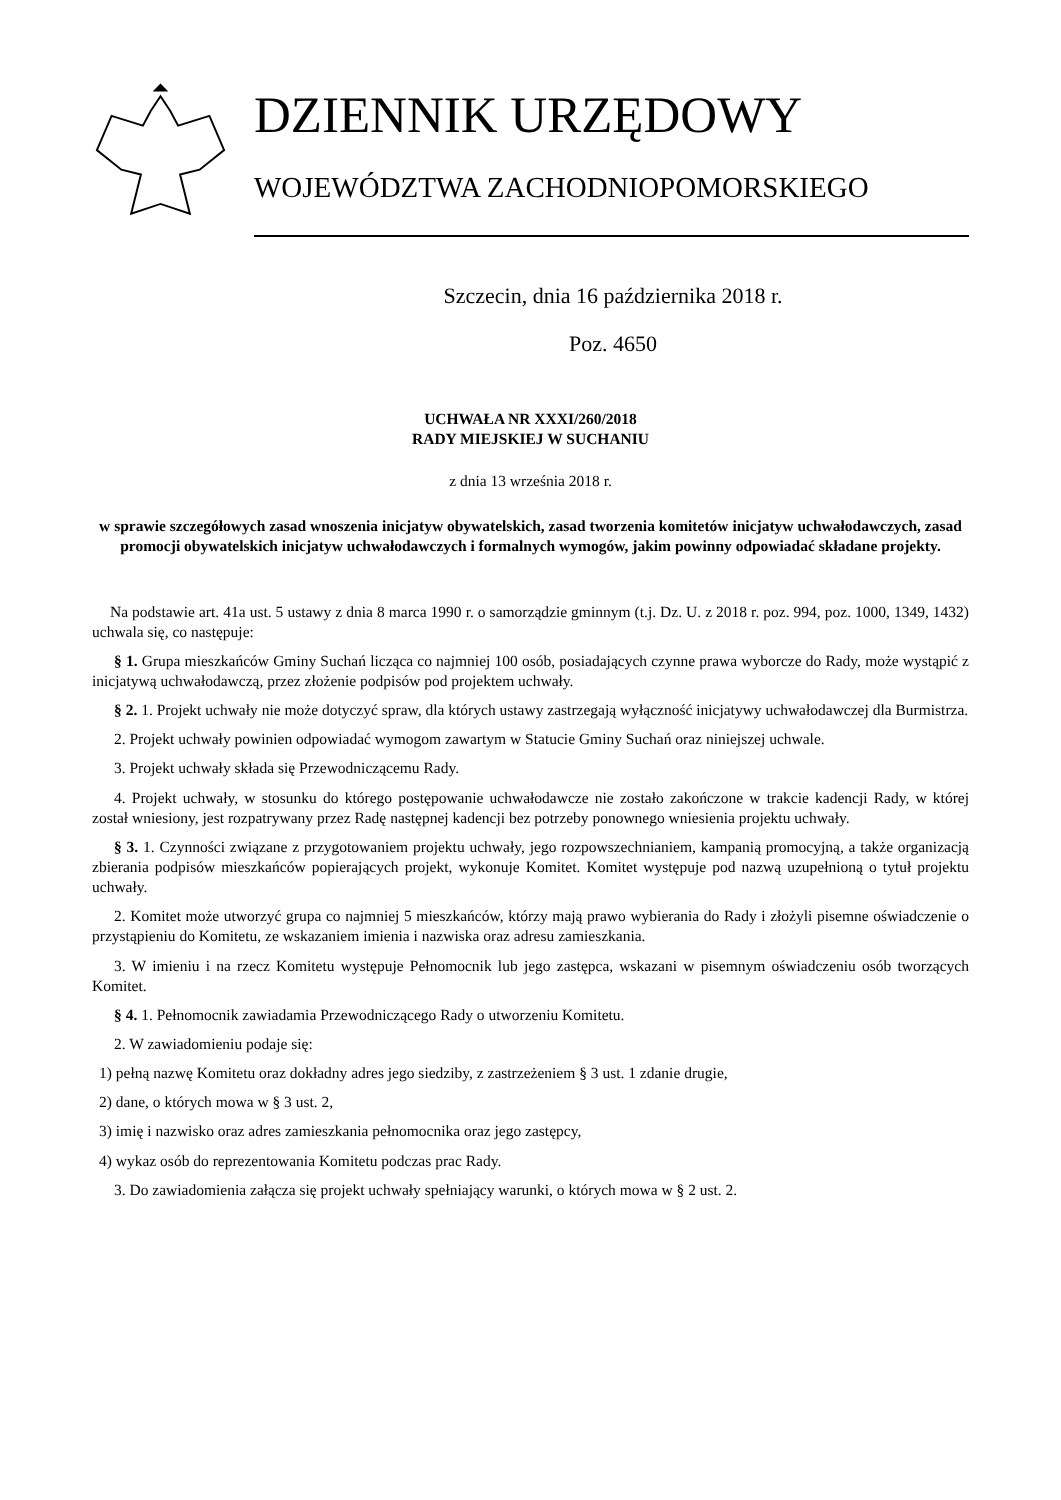DZIENNIK URZĘDOWY
WOJEWÓDZTWA ZACHODNIOPOMORSKIEGO
Szczecin, dnia 16 października 2018 r.
Poz. 4650
UCHWAŁA NR XXXI/260/2018
RADY MIEJSKIEJ W SUCHANIU
z dnia 13 września 2018 r.
w sprawie szczegółowych zasad wnoszenia inicjatyw obywatelskich, zasad tworzenia komitetów inicjatyw uchwałodawczych, zasad promocji obywatelskich inicjatyw uchwałodawczych i formalnych wymogów, jakim powinny odpowiadać składane projekty.
Na podstawie art. 41a ust. 5 ustawy z dnia 8 marca 1990 r. o samorządzie gminnym (t.j. Dz. U. z 2018 r. poz. 994, poz. 1000, 1349, 1432) uchwala się, co następuje:
§ 1. Grupa mieszkańców Gminy Suchań licząca co najmniej 100 osób, posiadających czynne prawa wyborcze do Rady, może wystąpić z inicjatywą uchwałodawczą, przez złożenie podpisów pod projektem uchwały.
§ 2. 1. Projekt uchwały nie może dotyczyć spraw, dla których ustawy zastrzegają wyłączność inicjatywy uchwałodawczej dla Burmistrza.
2. Projekt uchwały powinien odpowiadać wymogom zawartym w Statucie Gminy Suchań oraz niniejszej uchwale.
3. Projekt uchwały składa się Przewodniczącemu Rady.
4. Projekt uchwały, w stosunku do którego postępowanie uchwałodawcze nie zostało zakończone w trakcie kadencji Rady, w której został wniesiony, jest rozpatrywany przez Radę następnej kadencji bez potrzeby ponownego wniesienia projektu uchwały.
§ 3. 1. Czynności związane z przygotowaniem projektu uchwały, jego rozpowszechnianiem, kampanią promocyjną, a także organizacją zbierania podpisów mieszkańców popierających projekt, wykonuje Komitet. Komitet występuje pod nazwą uzupełnioną o tytuł projektu uchwały.
2. Komitet może utworzyć grupa co najmniej 5 mieszkańców, którzy mają prawo wybierania do Rady i złożyli pisemne oświadczenie o przystąpieniu do Komitetu, ze wskazaniem imienia i nazwiska oraz adresu zamieszkania.
3. W imieniu i na rzecz Komitetu występuje Pełnomocnik lub jego zastępca, wskazani w pisemnym oświadczeniu osób tworzących Komitet.
§ 4. 1. Pełnomocnik zawiadamia Przewodniczącego Rady o utworzeniu Komitetu.
2. W zawiadomieniu podaje się:
1) pełną nazwę Komitetu oraz dokładny adres jego siedziby, z zastrzeżeniem § 3 ust. 1 zdanie drugie,
2) dane, o których mowa w § 3 ust. 2,
3) imię i nazwisko oraz adres zamieszkania pełnomocnika oraz jego zastępcy,
4) wykaz osób do reprezentowania Komitetu podczas prac Rady.
3. Do zawiadomienia załącza się projekt uchwały spełniający warunki, o których mowa w § 2 ust. 2.